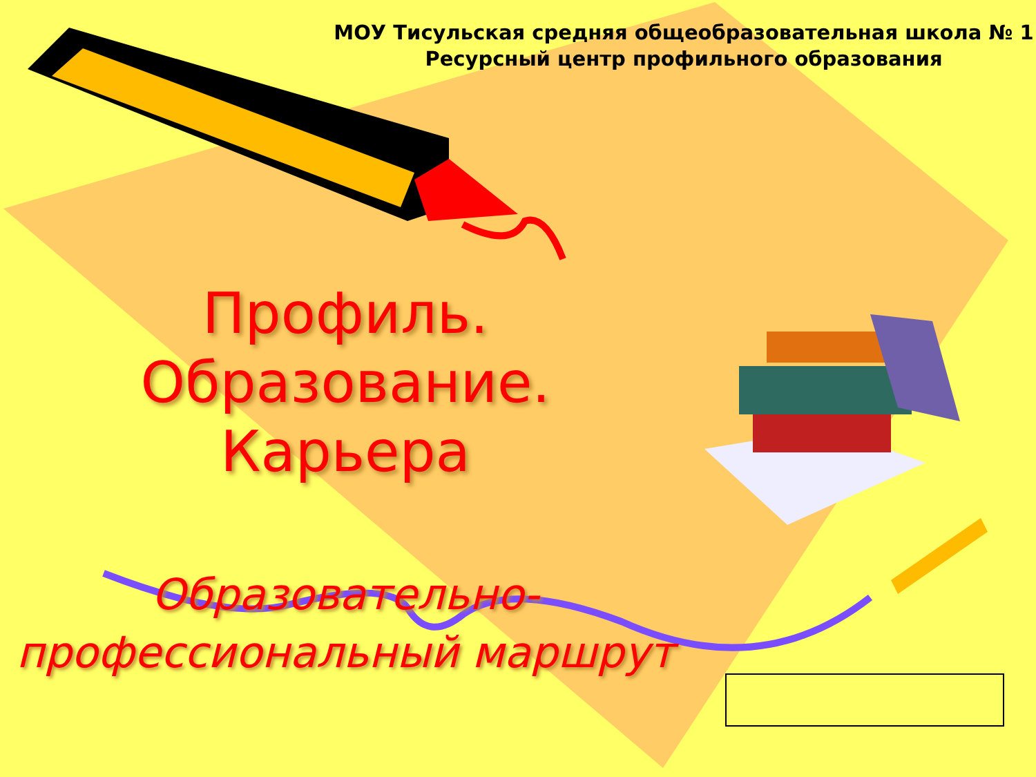МОУ Тисульская средняя общеобразовательная школа № 1
Ресурсный центр профильного образования
Профиль. Образование.
Карьера
Образовательно-
профессиональный маршрут